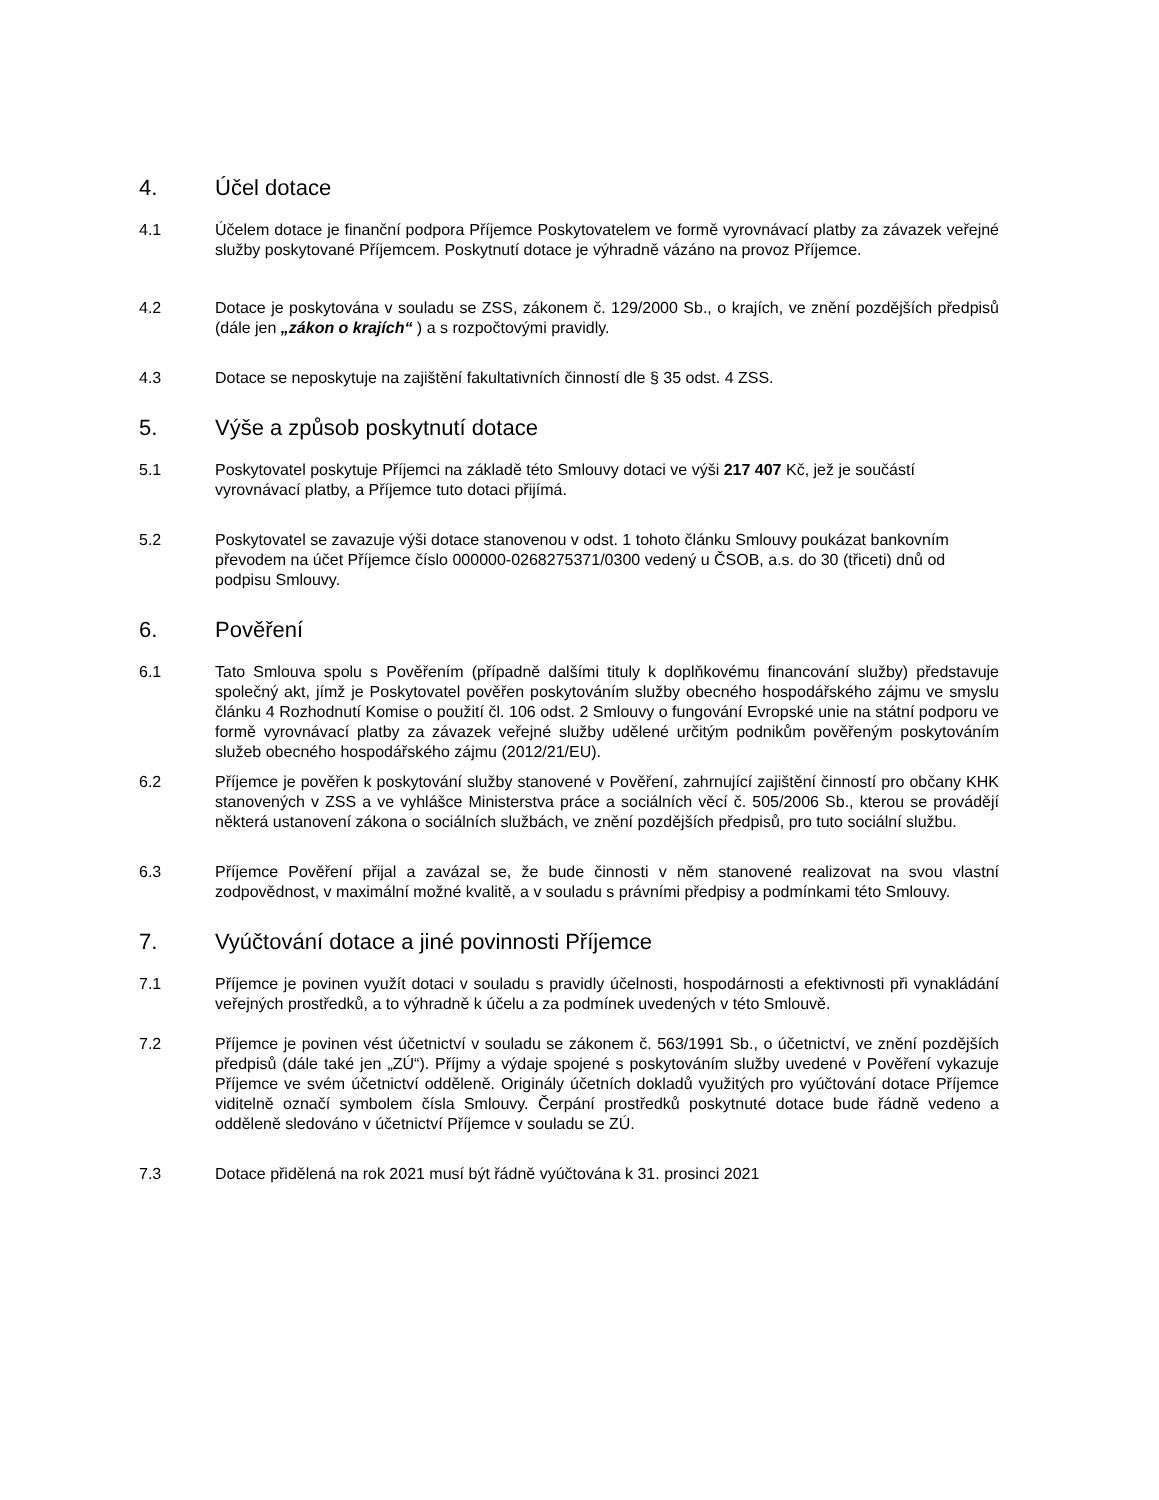4. Účel dotace
4.1 Účelem dotace je finanční podpora Příjemce Poskytovatelem ve formě vyrovnávací platby za závazek veřejné služby poskytované Příjemcem. Poskytnutí dotace je výhradně vázáno na provoz Příjemce.
4.2 Dotace je poskytována v souladu se ZSS, zákonem č. 129/2000 Sb., o krajích, ve znění pozdějších předpisů (dále jen „zákon o krajích“ ) a s rozpočtovými pravidly.
4.3 Dotace se neposkytuje na zajištění fakultativních činností dle § 35 odst. 4 ZSS.
5. Výše a způsob poskytnutí dotace
5.1 Poskytovatel poskytuje Příjemci na základě této Smlouvy dotaci ve výši 217 407 Kč, jež je součástí vyrovnávací platby, a Příjemce tuto dotaci přijímá.
5.2 Poskytovatel se zavazuje výši dotace stanovenou v odst. 1 tohoto článku Smlouvy poukázat bankovním převodem na účet Příjemce číslo 000000-0268275371/0300 vedený u ČSOB, a.s. do 30 (třiceti) dnů od podpisu Smlouvy.
6. Pověření
6.1 Tato Smlouva spolu s Pověřením (případně dalšími tituly k doplňkovému financování služby) představuje společný akt, jímž je Poskytovatel pověřen poskytováním služby obecného hospodářského zájmu ve smyslu článku 4 Rozhodnutí Komise o použití čl. 106 odst. 2 Smlouvy o fungování Evropské unie na státní podporu ve formě vyrovnávací platby za závazek veřejné služby udělené určitým podnikům pověřeným poskytováním služeb obecného hospodářského zájmu (2012/21/EU).
6.2 Příjemce je pověřen k poskytování služby stanovené v Pověření, zahrnující zajištění činností pro občany KHK stanovených v ZSS a ve vyhlášce Ministerstva práce a sociálních věcí č. 505/2006 Sb., kterou se provádějí některá ustanovení zákona o sociálních službách, ve znění pozdějších předpisů, pro tuto sociální službu.
6.3 Příjemce Pověření přijal a zavázal se, že bude činnosti v něm stanovené realizovat na svou vlastní zodpovědnost, v maximální možné kvalitě, a v souladu s právními předpisy a podmínkami této Smlouvy.
7. Vyúčtování dotace a jiné povinnosti Příjemce
7.1 Příjemce je povinen využít dotaci v souladu s pravidly účelnosti, hospodárnosti a efektivnosti při vynakládání veřejných prostředků, a to výhradně k účelu a za podmínek uvedených v této Smlouvě.
7.2 Příjemce je povinen vést účetnictví v souladu se zákonem č. 563/1991 Sb., o účetnictví, ve znění pozdějších předpisů (dále také jen „ZÚ“). Příjmy a výdaje spojené s poskytováním služby uvedené v Pověření vykazuje Příjemce ve svém účetnictví odděleně. Originály účetních dokladů využitých pro vyúčtování dotace Příjemce viditelně označí symbolem čísla Smlouvy. Čerpání prostředků poskytnuté dotace bude řádně vedeno a odděleně sledováno v účetnictví Příjemce v souladu se ZÚ.
7.3 Dotace přidělená na rok 2021 musí být řádně vyúčtována k 31. prosinci 2021